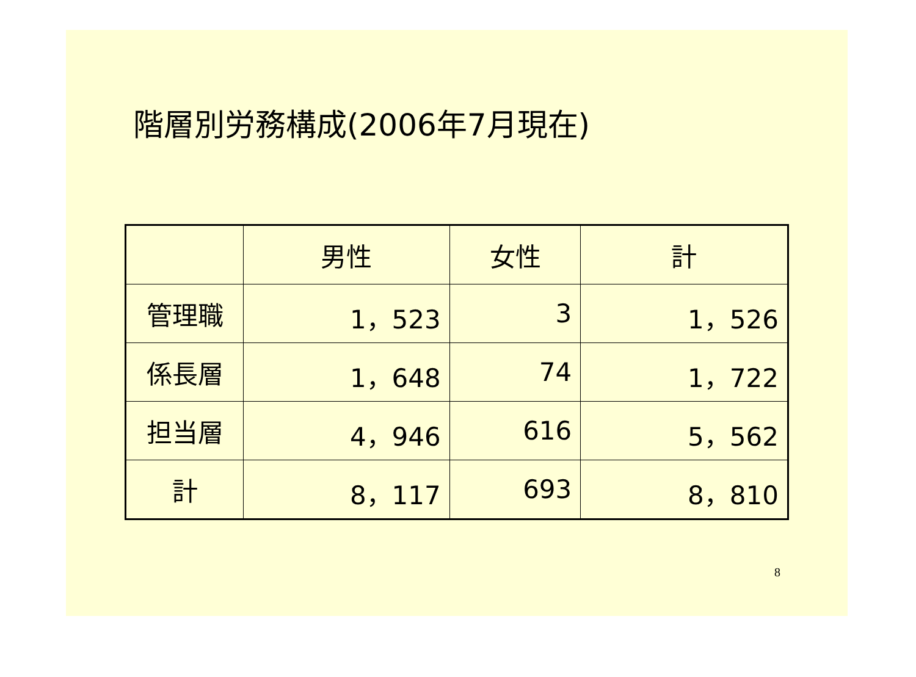階層別労務構成(2006年7月現在)
| | 男性 | 女性 | 計 |
| --- | --- | --- | --- |
| 管理職 | 1，523 | 3 | 1，526 |
| 係長層 | 1，648 | 74 | 1，722 |
| 担当層 | 4，946 | 616 | 5，562 |
| 計 | 8，117 | 693 | 8，810 |
8